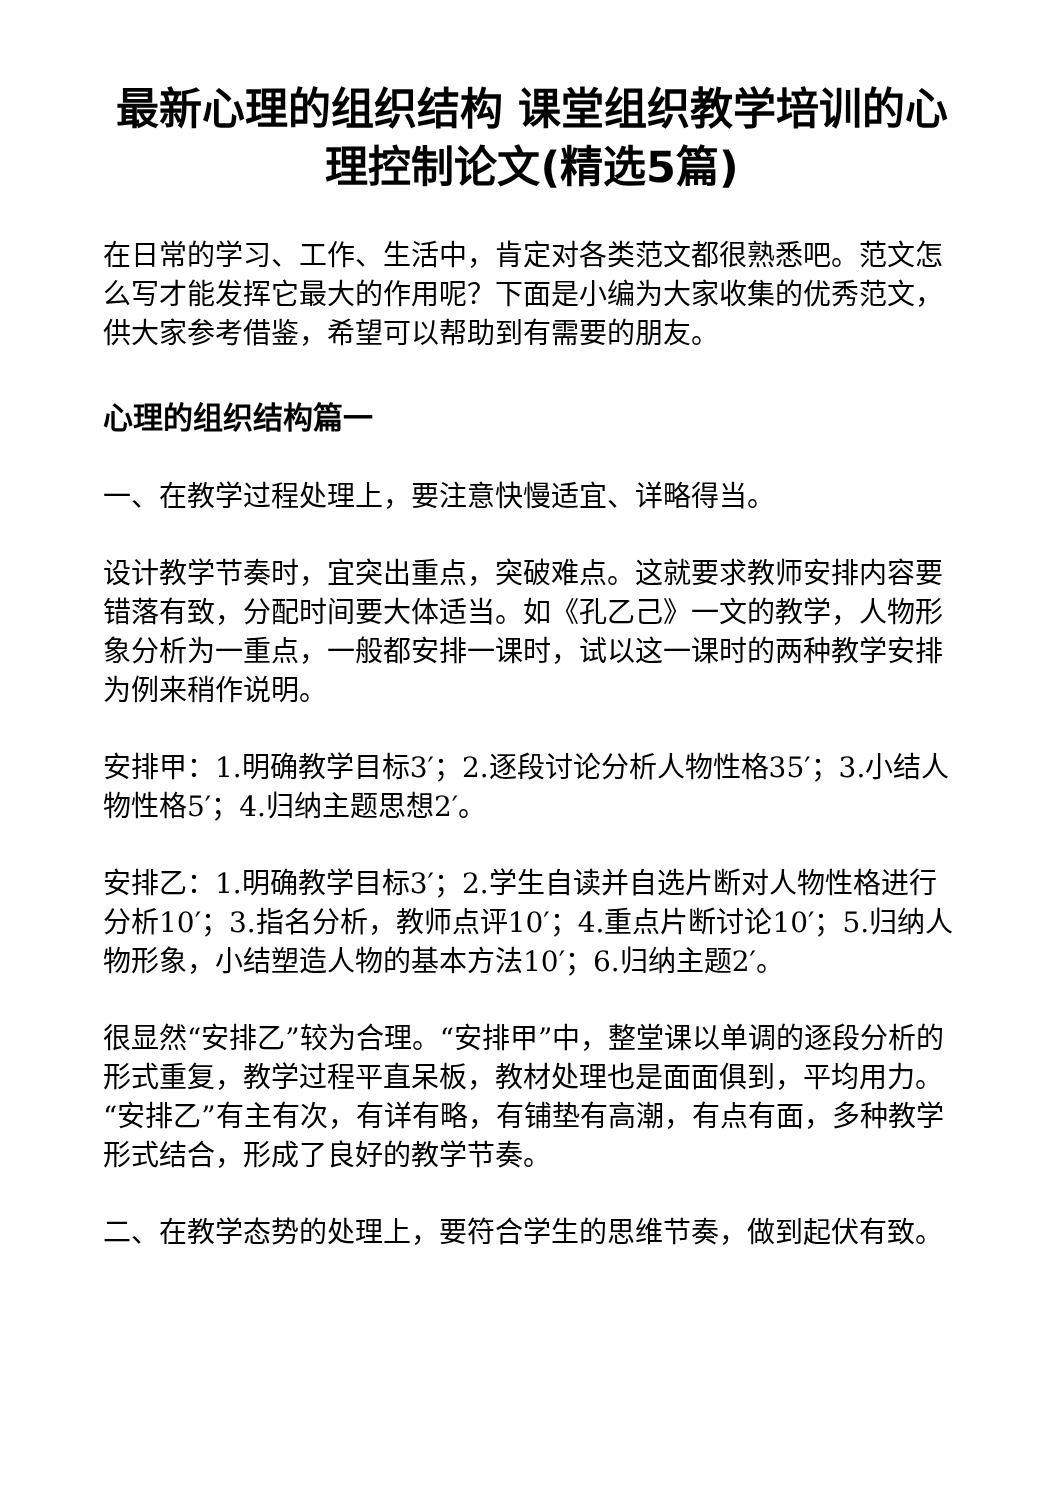最新心理的组织结构 课堂组织教学培训的心理控制论文(精选5篇)
在日常的学习、工作、生活中，肯定对各类范文都很熟悉吧。范文怎么写才能发挥它最大的作用呢？下面是小编为大家收集的优秀范文，供大家参考借鉴，希望可以帮助到有需要的朋友。
心理的组织结构篇一
一、在教学过程处理上，要注意快慢适宜、详略得当。
设计教学节奏时，宜突出重点，突破难点。这就要求教师安排内容要错落有致，分配时间要大体适当。如《孔乙己》一文的教学，人物形象分析为一重点，一般都安排一课时，试以这一课时的两种教学安排为例来稍作说明。
安排甲：1.明确教学目标3′；2.逐段讨论分析人物性格35′；3.小结人物性格5′；4.归纳主题思想2′。
安排乙：1.明确教学目标3′；2.学生自读并自选片断对人物性格进行分析10′；3.指名分析，教师点评10′；4.重点片断讨论10′；5.归纳人物形象，小结塑造人物的基本方法10′；6.归纳主题2′。
很显然“安排乙”较为合理。“安排甲”中，整堂课以单调的逐段分析的形式重复，教学过程平直呆板，教材处理也是面面俱到，平均用力。“安排乙”有主有次，有详有略，有铺垫有高潮，有点有面，多种教学形式结合，形成了良好的教学节奏。
二、在教学态势的处理上，要符合学生的思维节奏，做到起伏有致。